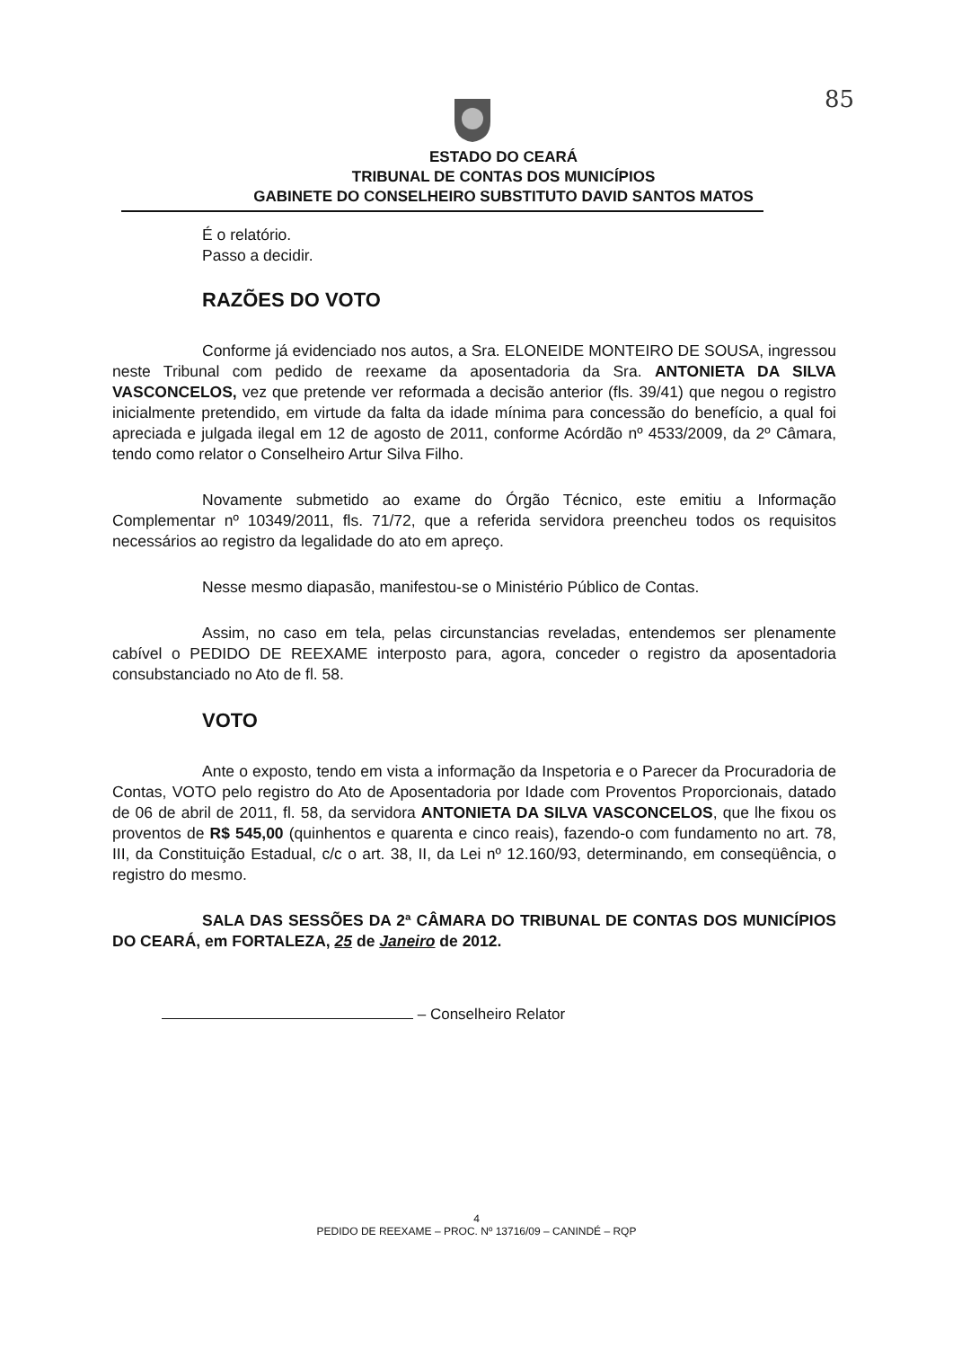85
ESTADO DO CEARÁ
TRIBUNAL DE CONTAS DOS MUNICÍPIOS
GABINETE DO CONSELHEIRO SUBSTITUTO DAVID SANTOS MATOS
É o relatório.
Passo a decidir.
RAZÕES DO VOTO
Conforme já evidenciado nos autos, a Sra. ELONEIDE MONTEIRO DE SOUSA, ingressou neste Tribunal com pedido de reexame da aposentadoria da Sra. ANTONIETA DA SILVA VASCONCELOS, vez que pretende ver reformada a decisão anterior (fls. 39/41) que negou o registro inicialmente pretendido, em virtude da falta da idade mínima para concessão do benefício, a qual foi apreciada e julgada ilegal em 12 de agosto de 2011, conforme Acórdão nº 4533/2009, da 2º Câmara, tendo como relator o Conselheiro Artur Silva Filho.
Novamente submetido ao exame do Órgão Técnico, este emitiu a Informação Complementar nº 10349/2011, fls. 71/72, que a referida servidora preencheu todos os requisitos necessários ao registro da legalidade do ato em apreço.
Nesse mesmo diapasão, manifestou-se o Ministério Público de Contas.
Assim, no caso em tela, pelas circunstancias reveladas, entendemos ser plenamente cabível o PEDIDO DE REEXAME interposto para, agora, conceder o registro da aposentadoria consubstanciado no Ato de fl. 58.
VOTO
Ante o exposto, tendo em vista a informação da Inspetoria e o Parecer da Procuradoria de Contas, VOTO pelo registro do Ato de Aposentadoria por Idade com Proventos Proporcionais, datado de 06 de abril de 2011, fl. 58, da servidora ANTONIETA DA SILVA VASCONCELOS, que lhe fixou os proventos de R$ 545,00 (quinhentos e quarenta e cinco reais), fazendo-o com fundamento no art. 78, III, da Constituição Estadual, c/c o art. 38, II, da Lei nº 12.160/93, determinando, em conseqüência, o registro do mesmo.
SALA DAS SESSÕES DA 2ª CÂMARA DO TRIBUNAL DE CONTAS DOS MUNICÍPIOS DO CEARÁ, em FORTALEZA, 25 de Janeiro de 2012.
– Conselheiro Relator
4
PEDIDO DE REEXAME – PROC. Nº 13716/09 – CANINDÉ – RQP